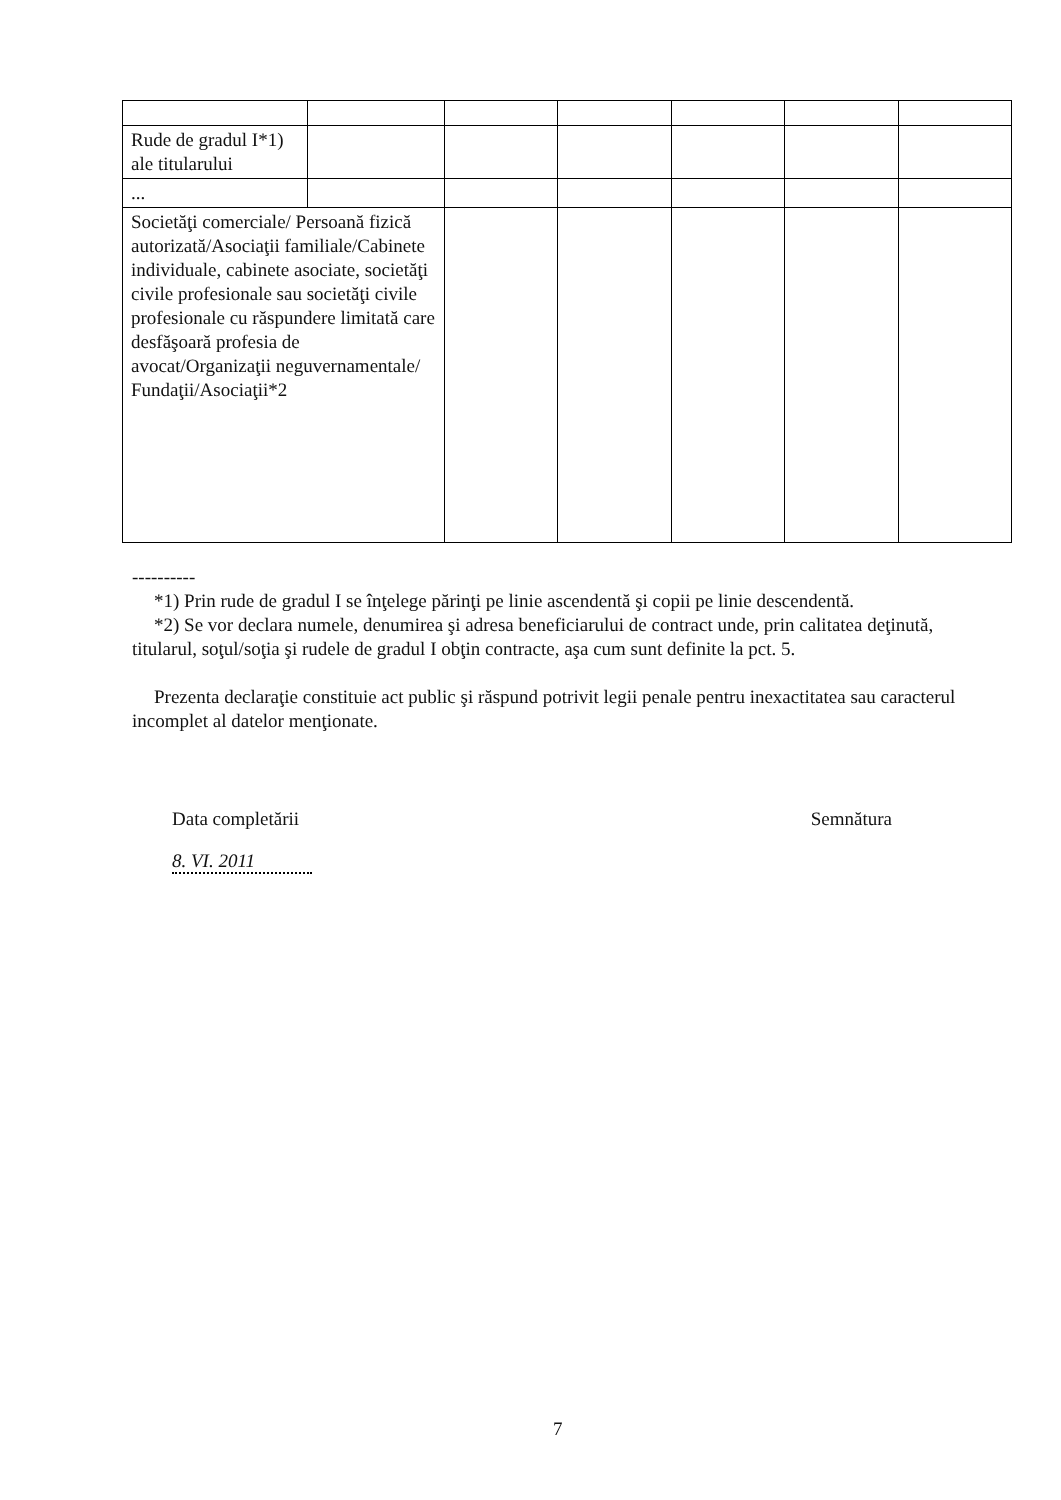| Rude de gradul I*1) ale titularului | | | | | | |
| ... | | | | | | |
| Societăţi comerciale/ Persoană fizică autorizată/Asociaţii familiale/Cabinete individuale, cabinete asociate, societăţi civile profesionale sau societăţi civile profesionale cu răspundere limitată care desfăşoară profesia de avocat/Organizaţii neguvernamentale/ Fundaţii/Asociaţii*2 | | | | | | |
----------
*1) Prin rude de gradul I se înţelege părinţi pe linie ascendentă şi copii pe linie descendentă.
*2) Se vor declara numele, denumirea şi adresa beneficiarului de contract unde, prin calitatea deţinută, titularul, soţul/soţia şi rudele de gradul I obţin contracte, aşa cum sunt definite la pct. 5.
Prezenta declaraţie constituie act public şi răspund potrivit legii penale pentru inexactitatea sau caracterul incomplet al datelor menţionate.
Data completării Semnătura
8. VI. 2011
7